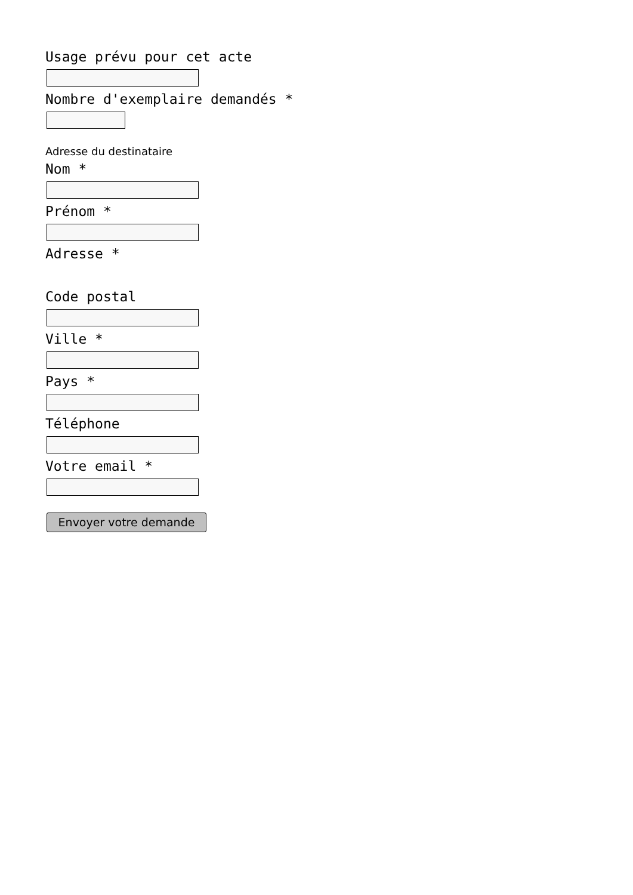Usage prévu pour cet acte
Nombre d'exemplaire demandés *
Adresse du destinataire
Nom *
Prénom *
Adresse *
Code postal
Ville *
Pays *
Téléphone
Votre email *
Envoyer votre demande